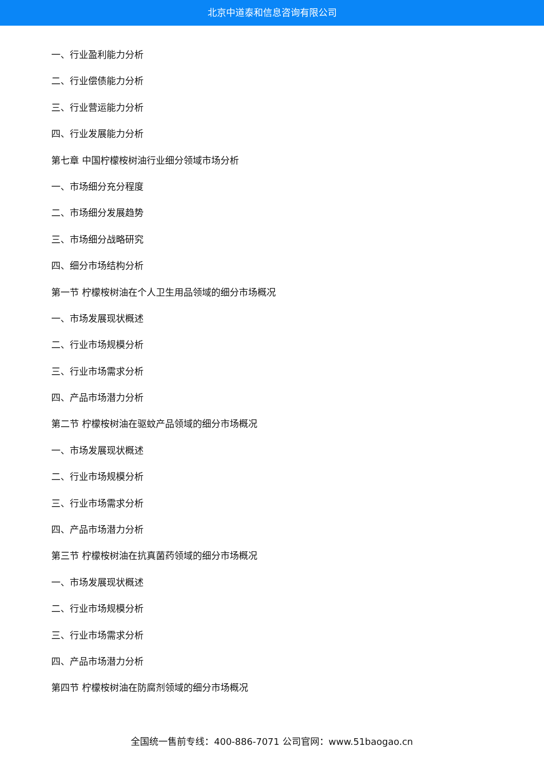北京中道泰和信息咨询有限公司
一、行业盈利能力分析
二、行业偿债能力分析
三、行业营运能力分析
四、行业发展能力分析
第七章 中国柠檬桉树油行业细分领域市场分析
一、市场细分充分程度
二、市场细分发展趋势
三、市场细分战略研究
四、细分市场结构分析
第一节 柠檬桉树油在个人卫生用品领域的细分市场概况
一、市场发展现状概述
二、行业市场规模分析
三、行业市场需求分析
四、产品市场潜力分析
第二节 柠檬桉树油在驱蚊产品领域的细分市场概况
一、市场发展现状概述
二、行业市场规模分析
三、行业市场需求分析
四、产品市场潜力分析
第三节 柠檬桉树油在抗真菌药领域的细分市场概况
一、市场发展现状概述
二、行业市场规模分析
三、行业市场需求分析
四、产品市场潜力分析
第四节 柠檬桉树油在防腐剂领域的细分市场概况
全国统一售前专线：400-886-7071 公司官网：www.51baogao.cn